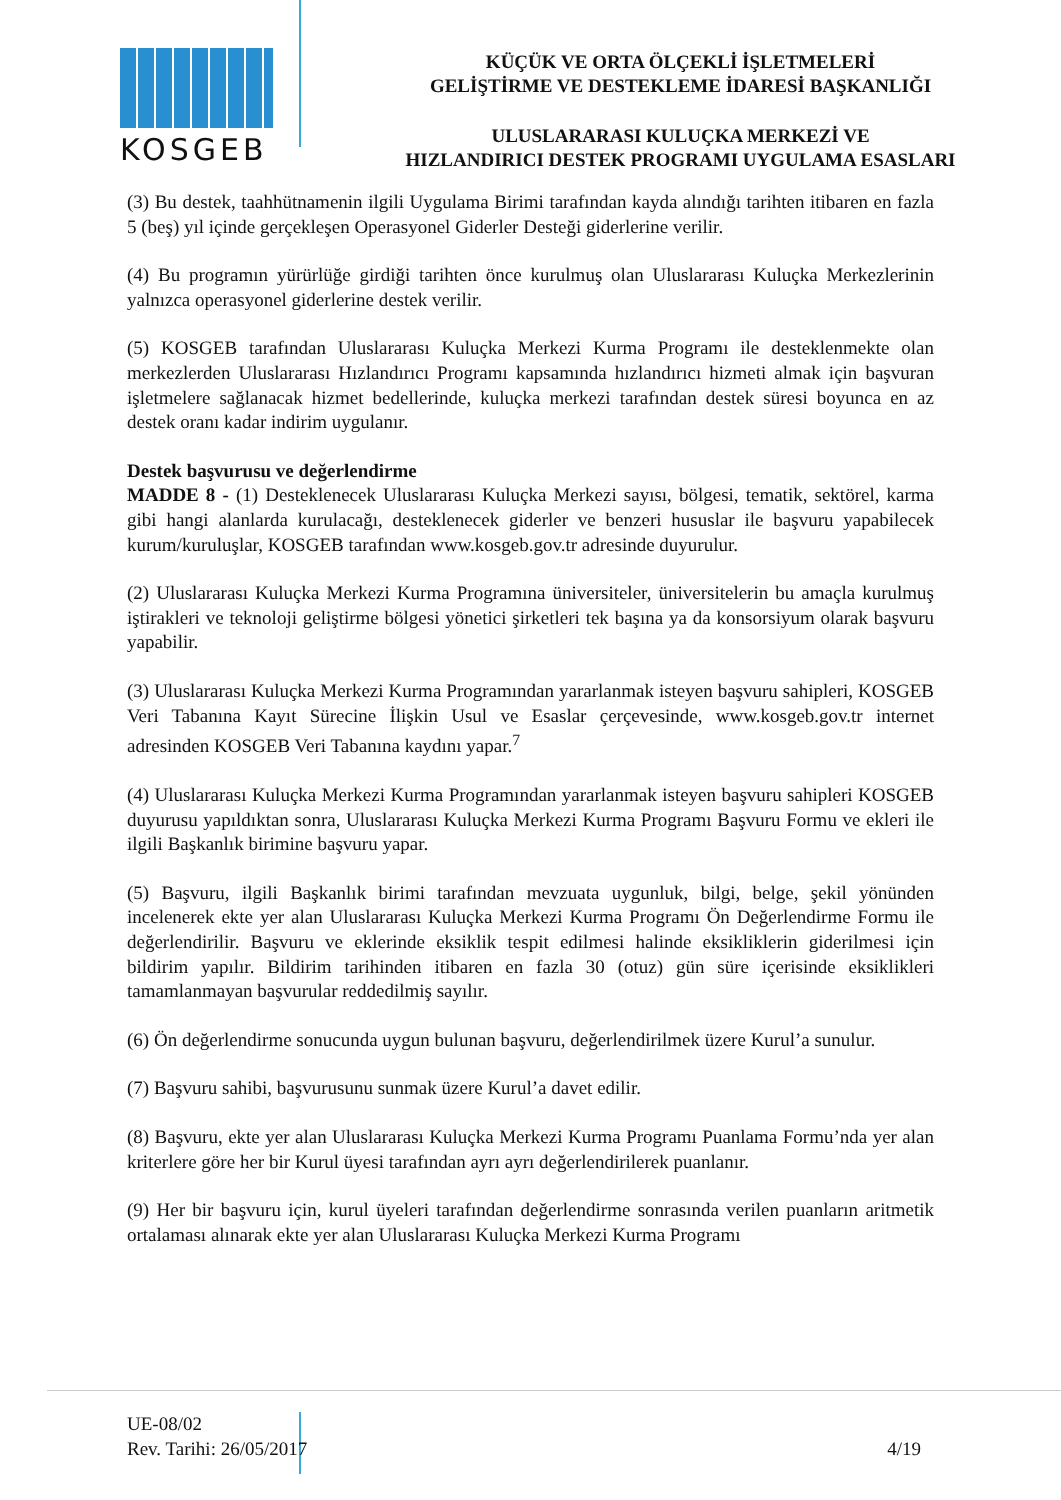KOSGEB
KÜÇÜK VE ORTA ÖLÇEKLİ İŞLETMELERİ
GELİŞTİRME VE DESTEKLEME İDARESİ BAŞKANLIĞI
ULUSLARARASI KULUÇKA MERKEZİ VE
HIZLANDIRICI DESTEK PROGRAMI UYGULAMA ESASLARI
(3) Bu destek, taahhütnamenin ilgili Uygulama Birimi tarafından kayda alındığı tarihten itibaren en fazla 5 (beş) yıl içinde gerçekleşen Operasyonel Giderler Desteği giderlerine verilir.
(4) Bu programın yürürlüğe girdiği tarihten önce kurulmuş olan Uluslararası Kuluçka Merkezlerinin yalnızca operasyonel giderlerine destek verilir.
(5) KOSGEB tarafından Uluslararası Kuluçka Merkezi Kurma Programı ile desteklenmekte olan merkezlerden Uluslararası Hızlandırıcı Programı kapsamında hızlandırıcı hizmeti almak için başvuran işletmelere sağlanacak hizmet bedellerinde, kuluçka merkezi tarafından destek süresi boyunca en az destek oranı kadar indirim uygulanır.
Destek başvurusu ve değerlendirme
MADDE 8 - (1) Desteklenecek Uluslararası Kuluçka Merkezi sayısı, bölgesi, tematik, sektörel, karma gibi hangi alanlarda kurulacağı, desteklenecek giderler ve benzeri hususlar ile başvuru yapabilecek kurum/kuruluşlar, KOSGEB tarafından www.kosgeb.gov.tr adresinde duyurulur.
(2) Uluslararası Kuluçka Merkezi Kurma Programına üniversiteler, üniversitelerin bu amaçla kurulmuş iştirakleri ve teknoloji geliştirme bölgesi yönetici şirketleri tek başına ya da konsorsiyum olarak başvuru yapabilir.
(3) Uluslararası Kuluçka Merkezi Kurma Programından yararlanmak isteyen başvuru sahipleri, KOSGEB Veri Tabanına Kayıt Sürecine İlişkin Usul ve Esaslar çerçevesinde, www.kosgeb.gov.tr internet adresinden KOSGEB Veri Tabanına kaydını yapar.<sup>7</sup>
(4) Uluslararası Kuluçka Merkezi Kurma Programından yararlanmak isteyen başvuru sahipleri KOSGEB duyurusu yapıldıktan sonra, Uluslararası Kuluçka Merkezi Kurma Programı Başvuru Formu ve ekleri ile ilgili Başkanlık birimine başvuru yapar.
(5) Başvuru, ilgili Başkanlık birimi tarafından mevzuata uygunluk, bilgi, belge, şekil yönünden incelenerek ekte yer alan Uluslararası Kuluçka Merkezi Kurma Programı Ön Değerlendirme Formu ile değerlendirilir. Başvuru ve eklerinde eksiklik tespit edilmesi halinde eksikliklerin giderilmesi için bildirim yapılır. Bildirim tarihinden itibaren en fazla 30 (otuz) gün süre içerisinde eksiklikleri tamamlanmayan başvurular reddedilmiş sayılır.
(6) Ön değerlendirme sonucunda uygun bulunan başvuru, değerlendirilmek üzere Kurul’a sunulur.
(7) Başvuru sahibi, başvurusunu sunmak üzere Kurul’a davet edilir.
(8) Başvuru, ekte yer alan Uluslararası Kuluçka Merkezi Kurma Programı Puanlama Formu’nda yer alan kriterlere göre her bir Kurul üyesi tarafından ayrı ayrı değerlendirilerek puanlanır.
(9) Her bir başvuru için, kurul üyeleri tarafından değerlendirme sonrasında verilen puanların aritmetik ortalaması alınarak ekte yer alan Uluslararası Kuluçka Merkezi Kurma Programı
UE-08/02
Rev. Tarihi: 26/05/2017
4/19